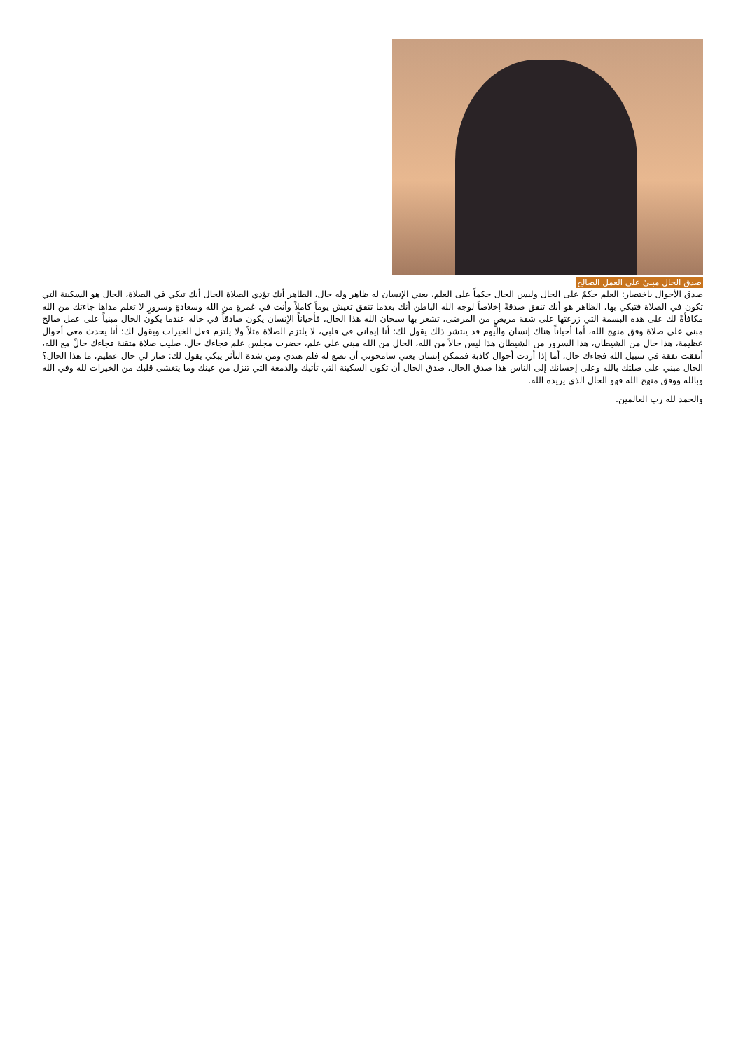صدق الحال مبنيٌ على العمل الصالح
صدق الأحوال باختصار: العلم حكمٌ على الحال وليس الحال حكماً على العلم، يعني الإنسان له ظاهر وله حال، الظاهر أنك تؤدي الصلاة الحال أنك تبكي في الصلاة، الحال هو السكينة التي تكون في الصلاة فتبكي بها، الظاهر هو أنك تنفق صدقةً إخلاصاً لوجه الله الباطن أنك بعدما تنفق تعيش يوماً كاملاً وأنت في غمرةٍ من الله وسعادةٍ وسرورٍ لا تعلم مداها جاءتك من الله مكافأةً لك على هذه البسمة التي زرعتها على شفة مريضٍ من المرضى، تشعر بها سبحان الله هذا الحال، فأحياناً الإنسان يكون صادقاً في حاله عندما يكون الحال مبنياً على عمل صالح مبني على صلاة وفق منهج الله، أما أحياناً هناك إنسان واليوم قد ينتشر ذلك يقول لك: أنا إيماني في قلبي، لا يلتزم الصلاة مثلاً ولا يلتزم فعل الخيرات ويقول لك: أنا يحدث معي أحوال عظيمة، هذا حال من الشيطان، هذا السرور من الشيطان هذا ليس حالاً من الله، الحال من الله مبني على علم، حضرت مجلس علم فجاءك حال، صليت صلاة متقنة فجاءك حالٌ مع الله، أنفقت نفقة في سبيل الله فجاءك حال، أما إذا أردت أحوال كاذبة فممكن إنسان يعني سامحوني أن نضع له فلم هندي ومن شدة التأثر يبكي يقول لك: صار لي حال عظيم، ما هذا الحال؟ الحال مبني على صلتك بالله وعلى إحسانك إلى الناس هذا صدق الحال، صدق الحال أن تكون السكينة التي تأتيك والدمعة التي تنزل من عينك وما يتغشى قلبك من الخيرات لله وفي الله وبالله ووفق منهج الله فهو الحال الذي يريده الله.
والحمد لله رب العالمين.